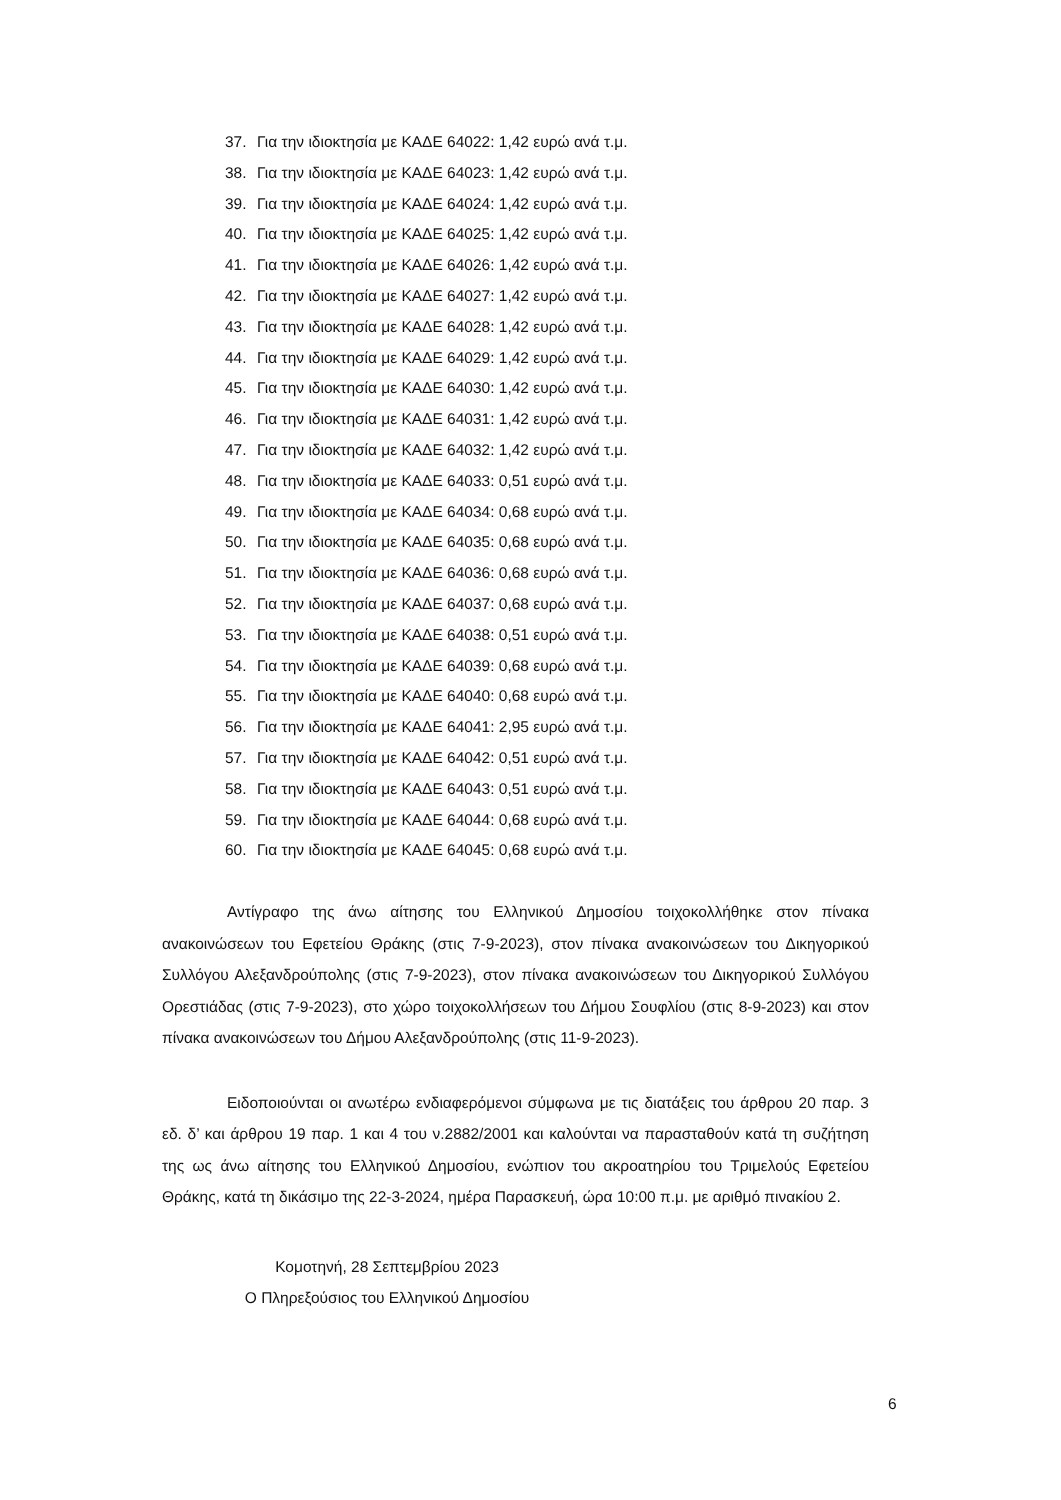37. Για την ιδιοκτησία με ΚΑΔΕ 64022: 1,42 ευρώ ανά τ.μ.
38. Για την ιδιοκτησία με ΚΑΔΕ 64023: 1,42 ευρώ ανά τ.μ.
39. Για την ιδιοκτησία με ΚΑΔΕ 64024: 1,42 ευρώ ανά τ.μ.
40. Για την ιδιοκτησία με ΚΑΔΕ 64025: 1,42 ευρώ ανά τ.μ.
41. Για την ιδιοκτησία με ΚΑΔΕ 64026: 1,42 ευρώ ανά τ.μ.
42. Για την ιδιοκτησία με ΚΑΔΕ 64027: 1,42 ευρώ ανά τ.μ.
43. Για την ιδιοκτησία με ΚΑΔΕ 64028: 1,42 ευρώ ανά τ.μ.
44. Για την ιδιοκτησία με ΚΑΔΕ 64029: 1,42 ευρώ ανά τ.μ.
45. Για την ιδιοκτησία με ΚΑΔΕ 64030: 1,42 ευρώ ανά τ.μ.
46. Για την ιδιοκτησία με ΚΑΔΕ 64031: 1,42 ευρώ ανά τ.μ.
47. Για την ιδιοκτησία με ΚΑΔΕ 64032: 1,42 ευρώ ανά τ.μ.
48. Για την ιδιοκτησία με ΚΑΔΕ 64033: 0,51 ευρώ ανά τ.μ.
49. Για την ιδιοκτησία με ΚΑΔΕ 64034: 0,68 ευρώ ανά τ.μ.
50. Για την ιδιοκτησία με ΚΑΔΕ 64035: 0,68 ευρώ ανά τ.μ.
51. Για την ιδιοκτησία με ΚΑΔΕ 64036: 0,68 ευρώ ανά τ.μ.
52. Για την ιδιοκτησία με ΚΑΔΕ 64037: 0,68 ευρώ ανά τ.μ.
53. Για την ιδιοκτησία με ΚΑΔΕ 64038: 0,51 ευρώ ανά τ.μ.
54. Για την ιδιοκτησία με ΚΑΔΕ 64039: 0,68 ευρώ ανά τ.μ.
55. Για την ιδιοκτησία με ΚΑΔΕ 64040: 0,68 ευρώ ανά τ.μ.
56. Για την ιδιοκτησία με ΚΑΔΕ 64041: 2,95 ευρώ ανά τ.μ.
57. Για την ιδιοκτησία με ΚΑΔΕ 64042: 0,51 ευρώ ανά τ.μ.
58. Για την ιδιοκτησία με ΚΑΔΕ 64043: 0,51 ευρώ ανά τ.μ.
59. Για την ιδιοκτησία με ΚΑΔΕ 64044: 0,68 ευρώ ανά τ.μ.
60. Για την ιδιοκτησία με ΚΑΔΕ 64045: 0,68 ευρώ ανά τ.μ.
Αντίγραφο της άνω αίτησης του Ελληνικού Δημοσίου τοιχοκολλήθηκε στον πίνακα ανακοινώσεων του Εφετείου Θράκης (στις 7-9-2023), στον πίνακα ανακοινώσεων του Δικηγορικού Συλλόγου Αλεξανδρούπολης (στις 7-9-2023), στον πίνακα ανακοινώσεων του Δικηγορικού Συλλόγου Ορεστιάδας (στις 7-9-2023), στο χώρο τοιχοκολλήσεων του Δήμου Σουφλίου (στις 8-9-2023) και στον πίνακα ανακοινώσεων του Δήμου Αλεξανδρούπολης (στις 11-9-2023).
Ειδοποιούνται οι ανωτέρω ενδιαφερόμενοι σύμφωνα με τις διατάξεις του άρθρου 20 παρ. 3 εδ. δ’ και άρθρου 19 παρ. 1 και 4 του ν.2882/2001 και καλούνται να παρασταθούν κατά τη συζήτηση της ως άνω αίτησης του Ελληνικού Δημοσίου, ενώπιον του ακροατηρίου του Τριμελούς Εφετείου Θράκης, κατά τη δικάσιμο της 22-3-2024, ημέρα Παρασκευή, ώρα 10:00 π.μ. με αριθμό πινακίου 2.
Κομοτηνή, 28 Σεπτεμβρίου 2023
Ο Πληρεξούσιος του Ελληνικού Δημοσίου
6